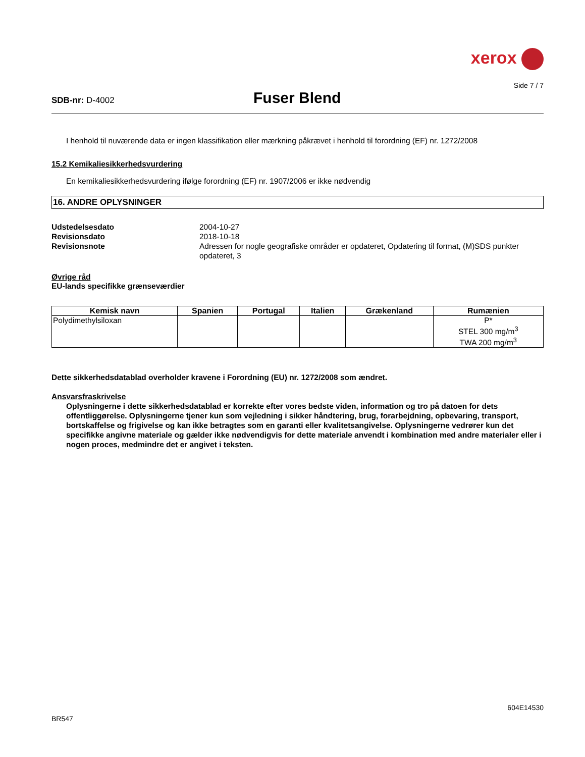xerox
Side 7 / 7
SDB-nr: D-4002
Fuser Blend
I henhold til nuværende data er ingen klassifikation eller mærkning påkrævet i henhold til forordning (EF) nr. 1272/2008
15.2 Kemikaliesikkerhedsvurdering
En kemikaliesikkerhedsvurdering ifølge forordning (EF) nr. 1907/2006 er ikke nødvendig
16. ANDRE OPLYSNINGER
Udstedelsesdato 2004-10-27 Revisionsdato 2018-10-18 Revisionsnote Adressen for nogle geografiske områder er opdateret, Opdatering til format, (M)SDS punkter opdateret, 3
Øvrige råd
EU-lands specifikke grænseværdier
| Kemisk navn | Spanien | Portugal | Italien | Grækenland | Rumænien |
| --- | --- | --- | --- | --- | --- |
| Polydimethylsiloxan | | | | | P* STEL 300 mg/m<sup>3</sup> TWA 200 mg/m<sup>3</sup> |
Dette sikkerhedsdatablad overholder kravene i Forordning (EU) nr. 1272/2008 som ændret.
Ansvarsfraskrivelse
Oplysningerne i dette sikkerhedsdatablad er korrekte efter vores bedste viden, information og tro på datoen for dets offentliggørelse. Oplysningerne tjener kun som vejledning i sikker håndtering, brug, forarbejdning, opbevaring, transport, bortskaffelse og frigivelse og kan ikke betragtes som en garanti eller kvalitetsangivelse. Oplysningerne vedrører kun det specifikke angivne materiale og gælder ikke nødvendigvis for dette materiale anvendt i kombination med andre materialer eller i nogen proces, medmindre det er angivet i teksten.
604E14530
BR547